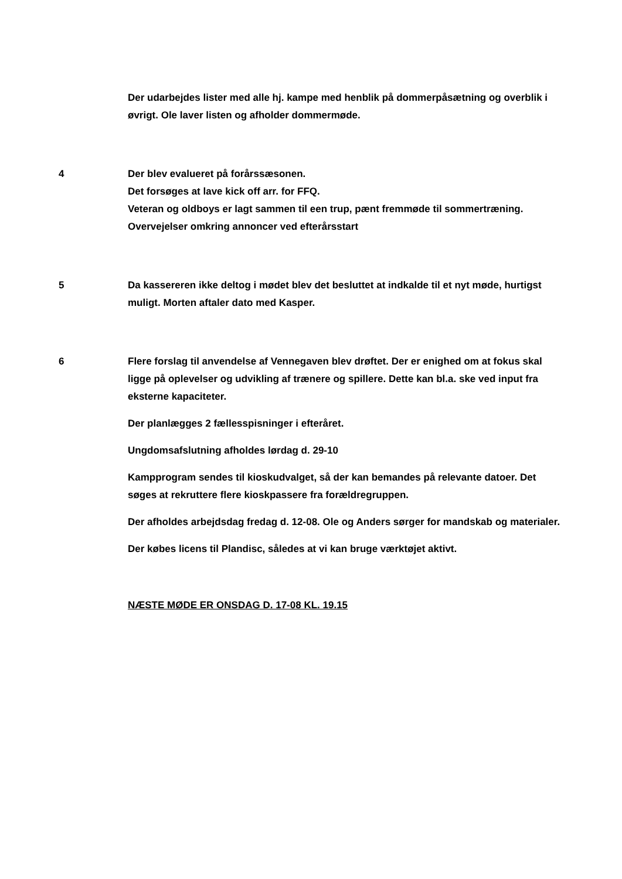Der udarbejdes lister med alle hj. kampe med henblik på dommerpåsætning og overblik i øvrigt. Ole laver listen og afholder dommermøde.
4 Der blev evalueret på forårssæsonen.
Det forsøges at lave kick off arr. for FFQ.
Veteran og oldboys er lagt sammen til een trup, pænt fremmøde til sommertræning.
Overvejelser omkring annoncer ved efterårsstart
5 Da kassereren ikke deltog i mødet blev det besluttet at indkalde til et nyt møde, hurtigst muligt. Morten aftaler dato med Kasper.
6 Flere forslag til anvendelse af Vennegaven blev drøftet. Der er enighed om at fokus skal ligge på oplevelser og udvikling af trænere og spillere. Dette kan bl.a. ske ved input fra eksterne kapaciteter.
Der planlægges 2 fællesspisninger i efteråret.
Ungdomsafslutning afholdes lørdag d. 29-10
Kampprogram sendes til kioskudvalget, så der kan bemandes på relevante datoer. Det søges at rekruttere flere kioskpassere fra forældregruppen.
Der afholdes arbejdsdag fredag d. 12-08. Ole og Anders sørger for mandskab og materialer.
Der købes licens til Plandisc, således at vi kan bruge værktøjet aktivt.
NÆSTE MØDE ER ONSDAG D. 17-08 KL. 19.15